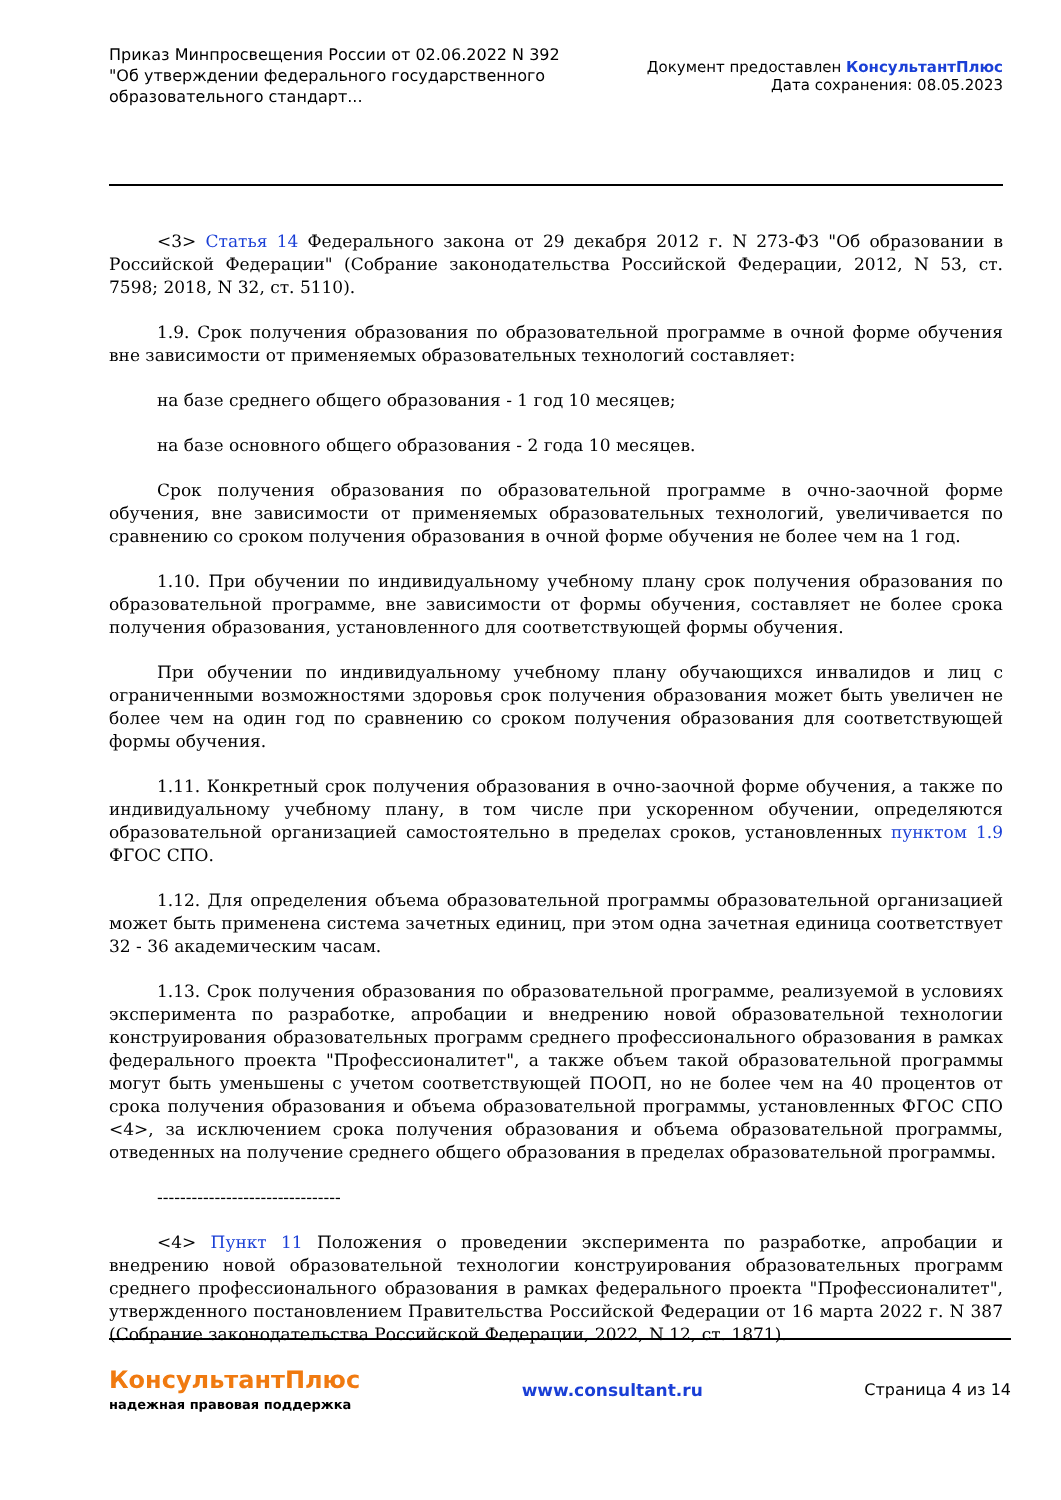Приказ Минпросвещения России от 02.06.2022 N 392
"Об утверждении федерального государственного
образовательного стандарт...
Документ предоставлен КонсультантПлюс
Дата сохранения: 08.05.2023
<3> Статья 14 Федерального закона от 29 декабря 2012 г. N 273-ФЗ "Об образовании в Российской Федерации" (Собрание законодательства Российской Федерации, 2012, N 53, ст. 7598; 2018, N 32, ст. 5110).
1.9. Срок получения образования по образовательной программе в очной форме обучения вне зависимости от применяемых образовательных технологий составляет:
на базе среднего общего образования - 1 год 10 месяцев;
на базе основного общего образования - 2 года 10 месяцев.
Срок получения образования по образовательной программе в очно-заочной форме обучения, вне зависимости от применяемых образовательных технологий, увеличивается по сравнению со сроком получения образования в очной форме обучения не более чем на 1 год.
1.10. При обучении по индивидуальному учебному плану срок получения образования по образовательной программе, вне зависимости от формы обучения, составляет не более срока получения образования, установленного для соответствующей формы обучения.
При обучении по индивидуальному учебному плану обучающихся инвалидов и лиц с ограниченными возможностями здоровья срок получения образования может быть увеличен не более чем на один год по сравнению со сроком получения образования для соответствующей формы обучения.
1.11. Конкретный срок получения образования в очно-заочной форме обучения, а также по индивидуальному учебному плану, в том числе при ускоренном обучении, определяются образовательной организацией самостоятельно в пределах сроков, установленных пунктом 1.9 ФГОС СПО.
1.12. Для определения объема образовательной программы образовательной организацией может быть применена система зачетных единиц, при этом одна зачетная единица соответствует 32 - 36 академическим часам.
1.13. Срок получения образования по образовательной программе, реализуемой в условиях эксперимента по разработке, апробации и внедрению новой образовательной технологии конструирования образовательных программ среднего профессионального образования в рамках федерального проекта "Профессионалитет", а также объем такой образовательной программы могут быть уменьшены с учетом соответствующей ПООП, но не более чем на 40 процентов от срока получения образования и объема образовательной программы, установленных ФГОС СПО <4>, за исключением срока получения образования и объема образовательной программы, отведенных на получение среднего общего образования в пределах образовательной программы.
--------------------------------
<4> Пункт 11 Положения о проведении эксперимента по разработке, апробации и внедрению новой образовательной технологии конструирования образовательных программ среднего профессионального образования в рамках федерального проекта "Профессионалитет", утвержденного постановлением Правительства Российской Федерации от 16 марта 2022 г. N 387 (Собрание законодательства Российской Федерации, 2022, N 12, ст. 1871).
КонсультантПлюс
надежная правовая поддержка
www.consultant.ru Страница 4 из 14